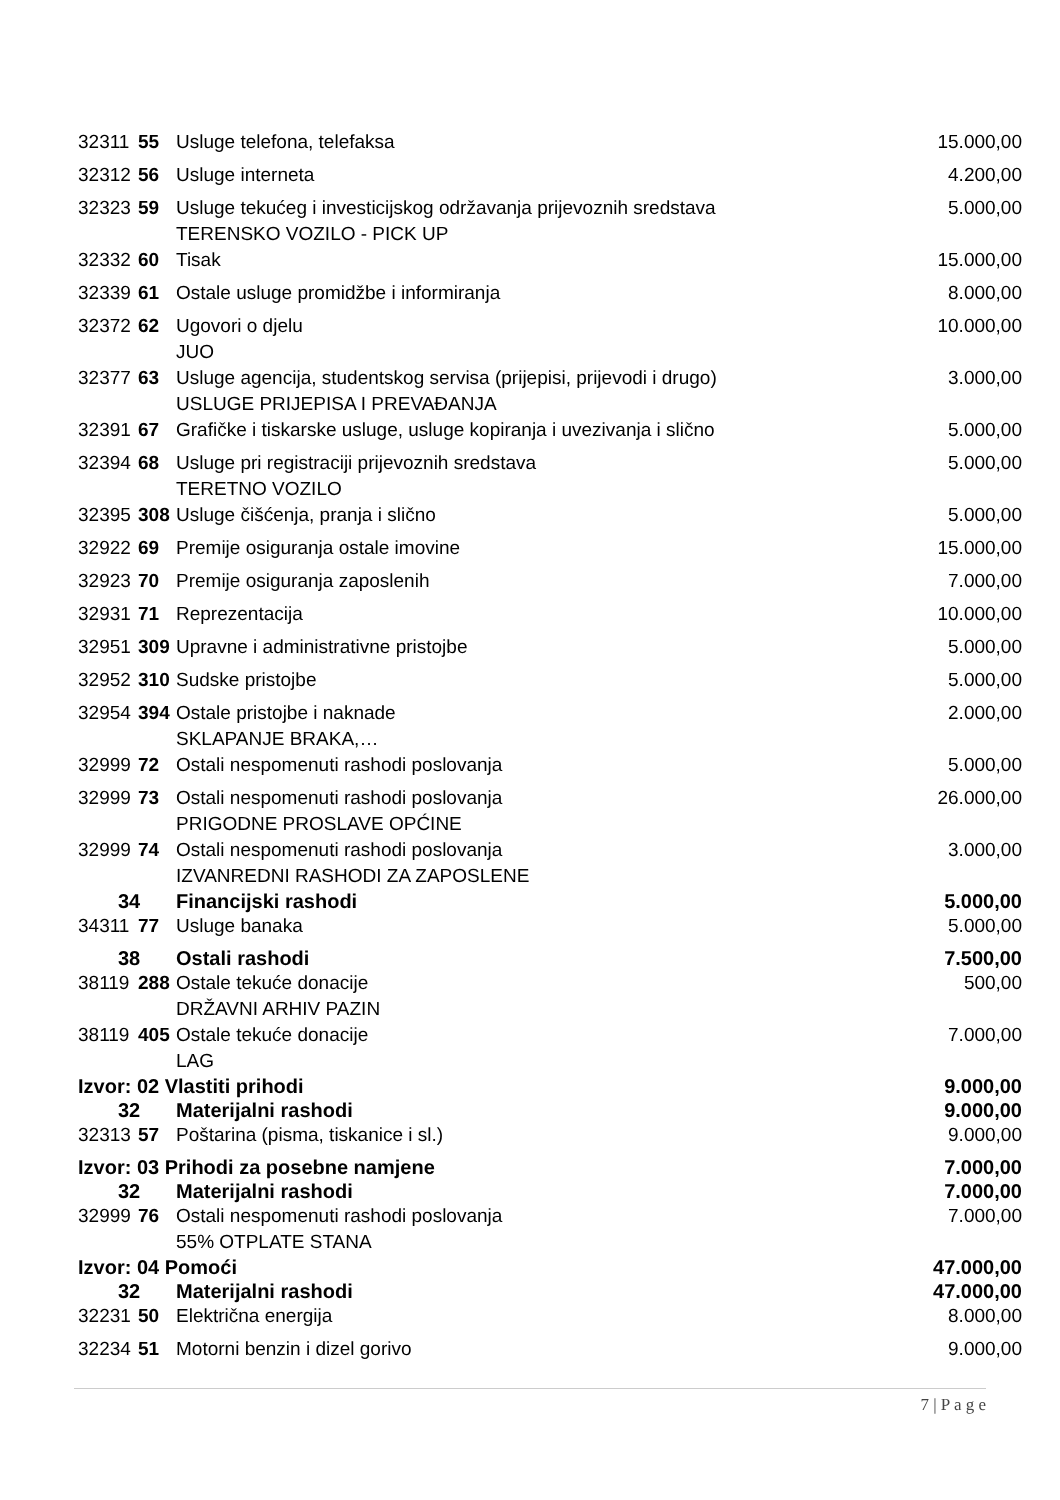| 32311 | 55 | Usluge telefona, telefaksa | 15.000,00 |
| 32312 | 56 | Usluge interneta | 4.200,00 |
| 32323 | 59 | Usluge tekućeg i investicijskog održavanja prijevoznih sredstava TERENSKO VOZILO - PICK UP | 5.000,00 |
| 32332 | 60 | Tisak | 15.000,00 |
| 32339 | 61 | Ostale usluge promidžbe i informiranja | 8.000,00 |
| 32372 | 62 | Ugovori o djelu JUO | 10.000,00 |
| 32377 | 63 | Usluge agencija, studentskog servisa (prijepisi, prijevodi i drugo) USLUGE PRIJEPISA I PREVAĐANJA | 3.000,00 |
| 32391 | 67 | Grafičke i tiskarske usluge, usluge kopiranja i uvezivanja i slično | 5.000,00 |
| 32394 | 68 | Usluge pri registraciji prijevoznih sredstava TERETNO VOZILO | 5.000,00 |
| 32395 | 308 | Usluge čišćenja, pranja i slično | 5.000,00 |
| 32922 | 69 | Premije osiguranja ostale imovine | 15.000,00 |
| 32923 | 70 | Premije osiguranja zaposlenih | 7.000,00 |
| 32931 | 71 | Reprezentacija | 10.000,00 |
| 32951 | 309 | Upravne i administrativne pristojbe | 5.000,00 |
| 32952 | 310 | Sudske pristojbe | 5.000,00 |
| 32954 | 394 | Ostale pristojbe i naknade SKLAPANJE BRAKA,… | 2.000,00 |
| 32999 | 72 | Ostali nespomenuti rashodi poslovanja | 5.000,00 |
| 32999 | 73 | Ostali nespomenuti rashodi poslovanja PRIGODNE PROSLAVE OPĆINE | 26.000,00 |
| 32999 | 74 | Ostali nespomenuti rashodi poslovanja IZVANREDNI RASHODI ZA ZAPOSLENE | 3.000,00 |
| 34 | | Financijski rashodi | 5.000,00 |
| 34311 | 77 | Usluge banaka | 5.000,00 |
| 38 | | Ostali rashodi | 7.500,00 |
| 38119 | 288 | Ostale tekuće donacije DRŽAVNI ARHIV PAZIN | 500,00 |
| 38119 | 405 | Ostale tekuće donacije LAG | 7.000,00 |
| Izvor: 02 Vlastiti prihodi | | | 9.000,00 |
| 32 | | Materijalni rashodi | 9.000,00 |
| 32313 | 57 | Poštarina (pisma, tiskanice i sl.) | 9.000,00 |
| Izvor: 03 Prihodi za posebne namjene | | | 7.000,00 |
| 32 | | Materijalni rashodi | 7.000,00 |
| 32999 | 76 | Ostali nespomenuti rashodi poslovanja 55% OTPLATE STANA | 7.000,00 |
| Izvor: 04 Pomoći | | | 47.000,00 |
| 32 | | Materijalni rashodi | 47.000,00 |
| 32231 | 50 | Električna energija | 8.000,00 |
| 32234 | 51 | Motorni benzin i dizel gorivo | 9.000,00 |
7 | P a g e